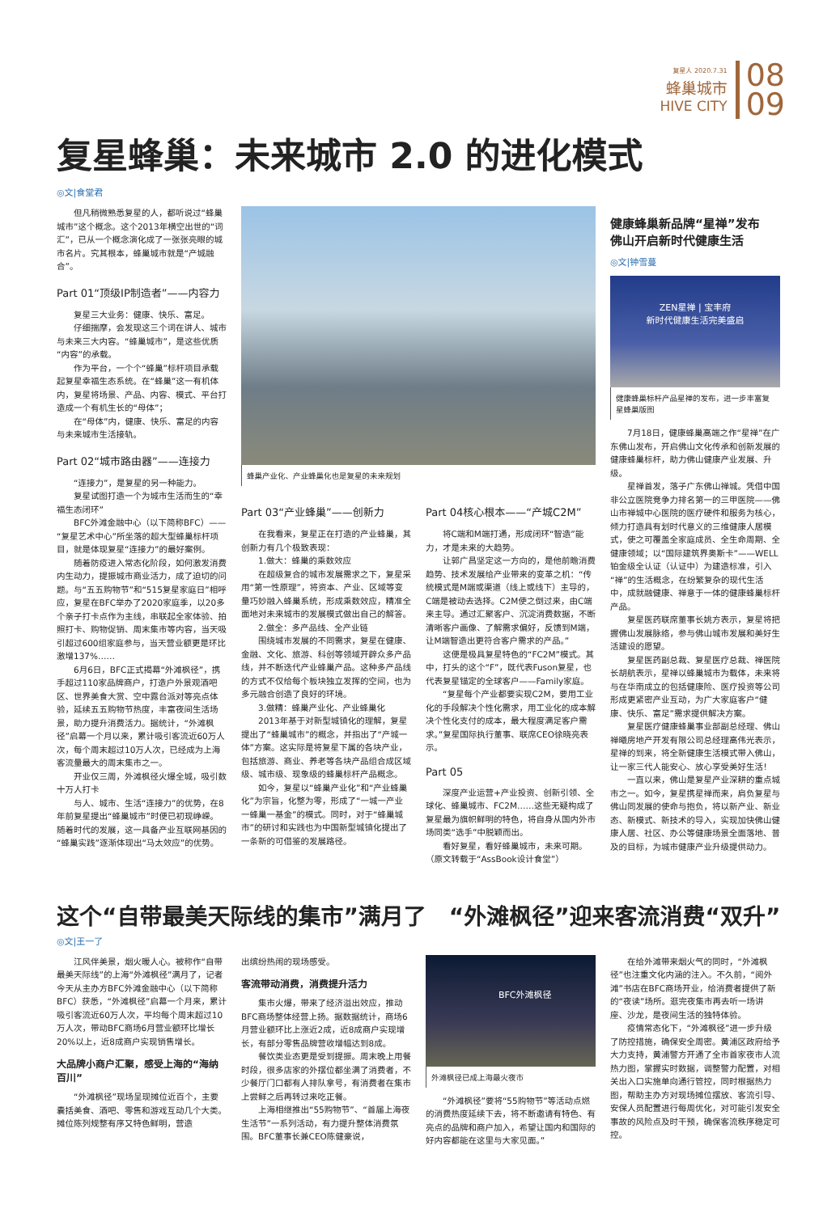复星人 2020.7.31
蜂巢城市
HIVE CITY
08
09
复星蜂巢：未来城市 2.0 的进化模式
◎文|食堂君
但凡稍微熟悉复星的人，都听说过“蜂巢城市”这个概念。这个2013年横空出世的“词汇”，已从一个概念演化成了一张张亮眼的城市名片。究其根本，蜂巢城市就是“产城融合”。
Part 01“顶级IP制造者”——内容力
复星三大业务：健康、快乐、富足。
仔细揣摩，会发现这三个词在讲人、城市与未来三大内容。“蜂巢城市”，是这些优质“内容”的承载。
作为平台，一个个“蜂巢”标杆项目承载起复星幸福生态系统。在“蜂巢”这一有机体内，复星将场景、产品、内容、模式、平台打造成一个有机生长的“母体”；
在“母体”内，健康、快乐、富足的内容与未来城市生活接轨。
Part 02“城市路由器”——连接力
“连接力”，是复星的另一种能力。
复星试图打造一个为城市生活而生的“幸福生态闭环”
BFC外滩金融中心（以下简称BFC）——“复星艺术中心”所坐落的超大型蜂巢标杆项目，就是体现复星“连接力”的最好案例。
随着防疫进入常态化阶段，如何激发消费内生动力，提振城市商业活力，成了迫切的问题。与“五五购物节”和“515复星家庭日”相呼应，复星在BFC举办了2020家庭季，以20多个亲子打卡点作为主线，串联起全家体验、拍照打卡、购物促销、周末集市等内容，当天吸引超过600组家庭参与，当天营业额更是环比激增137%……
6月6日，BFC正式揭幕“外滩枫径”，携手超过110家品牌商户，打造户外景观酒吧区、世界美食大赏、空中露台派对等亮点体验，延续五五购物节热度，丰富夜间生活场景，助力提升消费活力。据统计，“外滩枫径”启幕一个月以来，累计吸引客流近60万人次，每个周末超过10万人次，已经成为上海客流量最大的周末集市之一。
开业仅三周，外滩枫径火爆全城，吸引数十万人打卡
与人、城市、生活“连接力”的优势，在8年前复星提出“蜂巢城市”时便已初现峥嵘。随着时代的发展，这一具备产业互联网基因的“蜂巢实践”逐渐体现出“马太效应”的优势。
蜂巢产业化、产业蜂巢化也是复星的未来规划
Part 03“产业蜂巢”——创新力
在我看来，复星正在打造的产业蜂巢，其创新力有几个极致表现：
1.做大：蜂巢的乘数效应
在超级复合的城市发展需求之下，复星采用“第一性原理”，将资本、产业、区域等变量巧妙融入蜂巢系统，形成乘数效应，精准全面地对未来城市的发展模式做出自己的解答。
2.做全：多产品线、全产业链
围绕城市发展的不同需求，复星在健康、金融、文化、旅游、科创等领域开辟众多产品线，并不断迭代产业蜂巢产品。这种多产品线的方式不仅给每个板块独立发挥的空间，也为多元融合创造了良好的环境。
3.做精：蜂巢产业化、产业蜂巢化
2013年基于对新型城镇化的理解，复星提出了“蜂巢城市”的概念，并指出了“产城一体”方案。这实际是将复星下属的各块产业，包括旅游、商业、养老等各块产品组合成区域级、城市级、现象级的蜂巢标杆产品概念。
如今，复星以“蜂巢产业化”和“产业蜂巢化”为宗旨，化整为零，形成了“一城一产业一蜂巢一基金”的模式。同时，对于“蜂巢城市”的研讨和实践也为中国新型城镇化提出了一条新的可借鉴的发展路径。
Part 04核心根本——“产城C2M”
将C端和M端打通，形成闭环“智造”能力，才是未来的大趋势。
让郭广昌坚定这一方向的，是他前瞻消费趋势、技术发展给产业带来的变革之机：“传统模式是M端或渠道（线上或线下）主导的，C端是被动去选择。C2M使之倒过来，由C端来主导。通过汇聚客户、沉淀消费数据，不断清晰客户画像、了解需求偏好，反馈到M端，让M端智造出更符合客户需求的产品。”
这便是极具复星特色的“FC2M”模式。其中，打头的这个“F”，既代表Fuson复星，也代表复星锚定的全球客户——Family家庭。
“复星每个产业都要实现C2M，要用工业化的手段解决个性化需求，用工业化的成本解决个性化支付的成本，最大程度满足客户需求。”复星国际执行董事、联席CEO徐晓亮表示。
Part 05
深度产业运营+产业投资、创新引领、全球化、蜂巢城市、FC2M……这些无疑构成了复星最为旗帜鲜明的特色，将自身从国内外市场同类“选手”中脱颖而出。
看好复星，看好蜂巢城市，未来可期。（原文转载于“AssBook设计食堂”）
健康蜂巢新品牌“星禅”发布
佛山开启新时代健康生活
◎文|钟雪蔓
ZEN星禅 | 宝丰府
新时代健康生活完美盛启
健康蜂巢标杆产品星禅的发布，进一步丰富复星蜂巢版图
7月18日，健康蜂巢高端之作“星禅”在广东佛山发布，开启佛山文化传承和创新发展的健康蜂巢标杆，助力佛山健康产业发展、升级。
星禅首发，落子广东佛山禅城。凭借中国非公立医院竞争力排名第一的三甲医院——佛山市禅城中心医院的医疗硬件和服务为核心，倾力打造具有划时代意义的三维健康人居模式，使之可覆盖全家庭成员、全生命周期、全健康领域；以“国际建筑界奥斯卡”——WELL铂金级全认证（认证中）为建造标准，引入“禅”的生活概念，在纷繁复杂的现代生活中，成就融健康、禅意于一体的健康蜂巢标杆产品。
复星医药联席董事长姚方表示，复星将把握佛山发展脉络，参与佛山城市发展和美好生活建设的愿望。
复星医药副总裁、复星医疗总裁、禅医院长胡航表示，星禅以蜂巢城市为载体，未来将与在华南成立的包括健康险、医疗投资等公司形成更紧密产业互动，为广大家庭客户“健康、快乐、富足”需求提供解决方案。
复星医疗健康蜂巢事业部副总经理、佛山禅曦房地产开发有限公司总经理高伟光表示，星禅的到来，将全新健康生活模式带入佛山，让一家三代人能安心、放心享受美好生活！
一直以来，佛山是复星产业深耕的重点城市之一。如今，复星携星禅而来，肩负复星与佛山同发展的使命与抱负，将以新产业、新业态、新模式、新技术的导入，实现加快佛山健康人居、社区、办公等健康场景全面落地、普及的目标，为城市健康产业升级提供动力。
这个“自带最美天际线的集市”满月了　“外滩枫径”迎来客流消费“双升”
◎文|王一了
江风伴美景，烟火暖人心。被称作“自带最美天际线”的上海“外滩枫径”满月了，记者今天从主办方BFC外滩金融中心（以下简称BFC）获悉，“外滩枫径”启幕一个月来，累计吸引客流近60万人次，平均每个周末超过10万人次，带动BFC商场6月营业额环比增长20%以上，近8成商户实现销售增长。
大品牌小商户汇聚，感受上海的“海纳百川”
“外滩枫径”现场呈现摊位近百个，主要囊括美食、酒吧、零售和游戏互动几个大类。摊位陈列规整有序又特色鲜明，营造
出缤纷热闹的现场感受。
客流带动消费，消费提升活力
集市火爆，带来了经济溢出效应，推动BFC商场整体经营上扬。据数据统计，商场6月营业额环比上涨近2成，近8成商户实现增长，有部分零售品牌营收增幅达到8成。
餐饮类业态更是受到提振。周末晚上用餐时段，很多店家的外摆位都坐满了消费者，不少餐厅门口都有人排队拿号，有消费者在集市上尝鲜之后再转过来吃正餐。
上海相继推出“55购物节”、“首届上海夜生活节”一系列活动，有力提升整体消费氛围。BFC董事长兼CEO陈健豪说，
BFC外滩枫径
外滩枫径已成上海最火夜市
“外滩枫径”要将“55购物节”等活动点燃的消费热度延续下去，将不断邀请有特色、有亮点的品牌和商户加入，希望让国内和国际的好内容都能在这里与大家见面。”
在给外滩带来烟火气的同时，“外滩枫径”也注重文化内涵的注入。不久前，“阅外滩”书店在BFC商场开业，给消费者提供了新的“夜读”场所。逛完夜集市再去听一场讲座、沙龙，是夜间生活的独特体验。
疫情常态化下，“外滩枫径”进一步升级了防控措施，确保安全周密。黄浦区政府给予大力支持，黄浦警方开通了全市首家夜市人流热力图，掌握实时数据，调整警力配置，对相关出入口实施单向通行管控，同时根据热力图，帮助主办方对现场摊位摆放、客流引导、安保人员配置进行每周优化，对可能引发安全事故的风险点及时干预，确保客流秩序稳定可控。